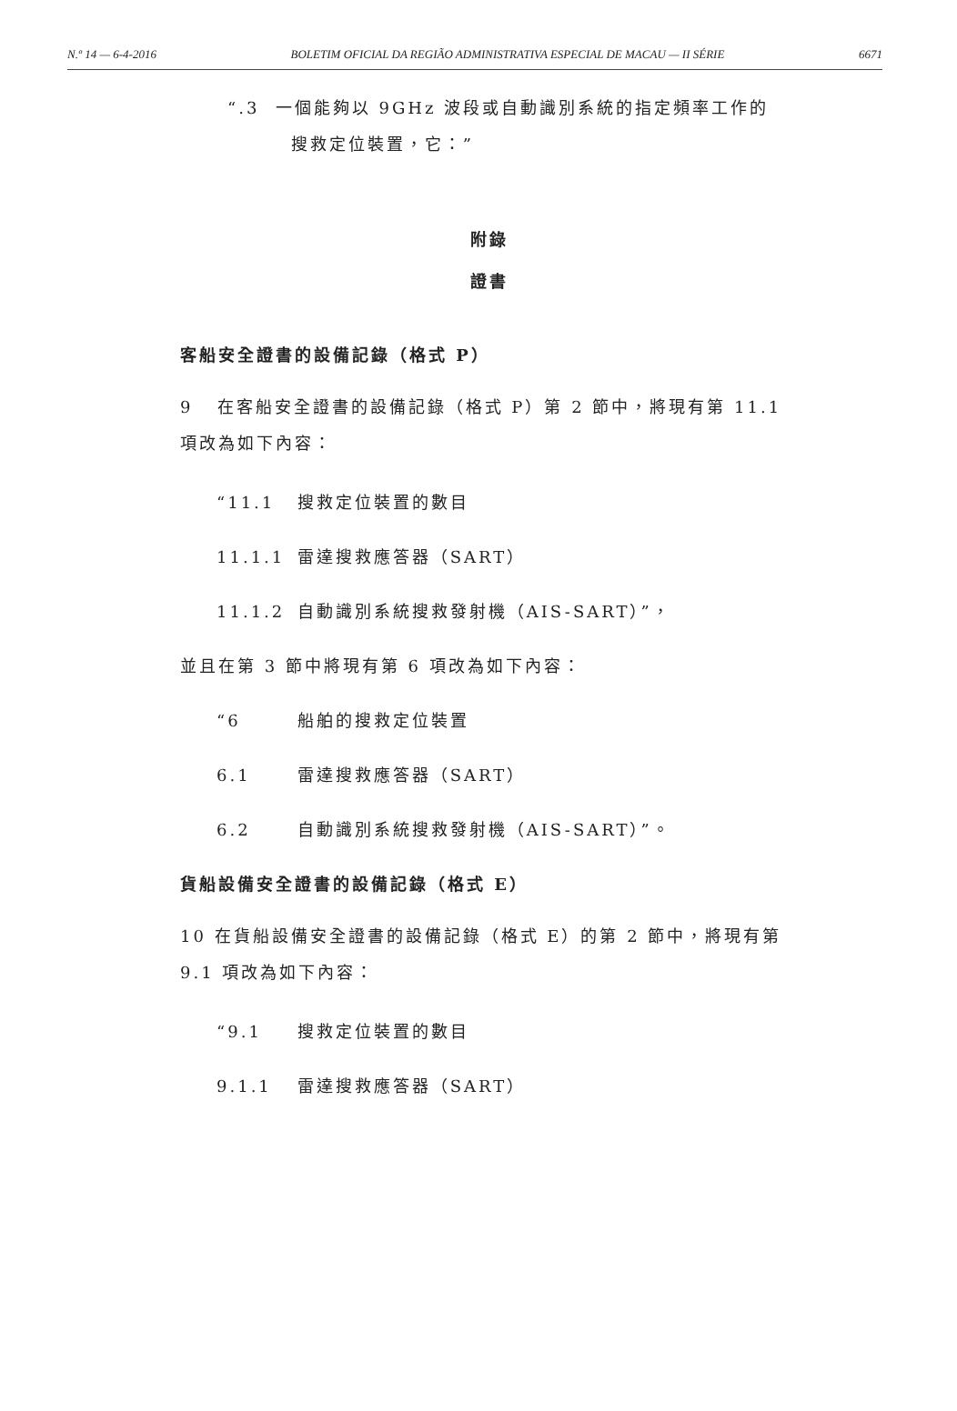N.º 14 — 6-4-2016 BOLETIM OFICIAL DA REGIÃO ADMINISTRATIVA ESPECIAL DE MACAU — II SÉRIE 6671
“.3 一個能夠以 9GHz 波段或自動識別系統的指定頻率工作的
搜救定位裝置，它：”
附錄
證書
客船安全證書的設備記錄（格式 P）
9 在客船安全證書的設備記錄（格式 P）第 2 節中，將現有第 11.1 項改為如下內容：
“11.1 搜救定位裝置的數目
11.1.1 雷達搜救應答器（SART）
11.1.2 自動識別系統搜救發射機（AIS-SART）”，
並且在第 3 節中將現有第 6 項改為如下內容：
“6 船舶的搜救定位裝置
6.1 雷達搜救應答器（SART）
6.2 自動識別系統搜救發射機（AIS-SART）”。
貨船設備安全證書的設備記錄（格式 E）
10 在貨船設備安全證書的設備記錄（格式 E）的第 2 節中，將現有第 9.1 項改為如下內容：
“9.1 搜救定位裝置的數目
9.1.1 雷達搜救應答器（SART）